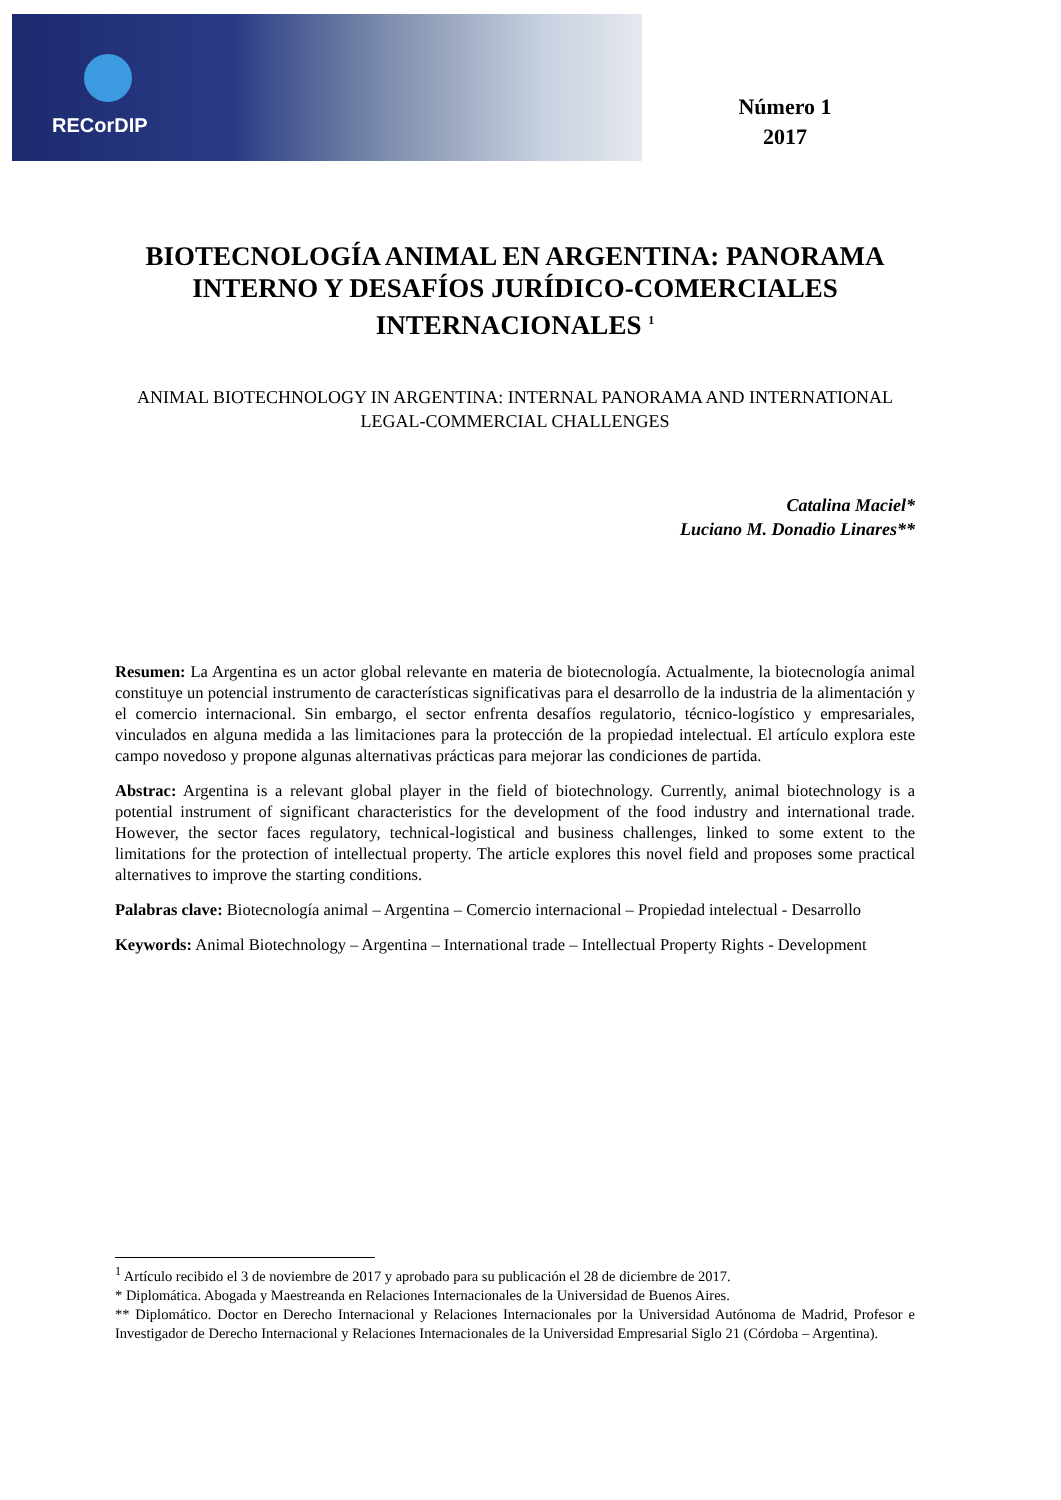RECorDIP
Número 1
2017
BIOTECNOLOGÍA ANIMAL EN ARGENTINA: PANORAMA INTERNO Y DESAFÍOS JURÍDICO-COMERCIALES INTERNACIONALES <sup>1</sup>
ANIMAL BIOTECHNOLOGY IN ARGENTINA: INTERNAL PANORAMA AND INTERNATIONAL LEGAL-COMMERCIAL CHALLENGES
Catalina Maciel*
Luciano M. Donadio Linares**
Resumen: La Argentina es un actor global relevante en materia de biotecnología. Actualmente, la biotecnología animal constituye un potencial instrumento de características significativas para el desarrollo de la industria de la alimentación y el comercio internacional. Sin embargo, el sector enfrenta desafíos regulatorio, técnico-logístico y empresariales, vinculados en alguna medida a las limitaciones para la protección de la propiedad intelectual. El artículo explora este campo novedoso y propone algunas alternativas prácticas para mejorar las condiciones de partida.
Abstrac: Argentina is a relevant global player in the field of biotechnology. Currently, animal biotechnology is a potential instrument of significant characteristics for the development of the food industry and international trade. However, the sector faces regulatory, technical-logistical and business challenges, linked to some extent to the limitations for the protection of intellectual property. The article explores this novel field and proposes some practical alternatives to improve the starting conditions.
Palabras clave: Biotecnología animal – Argentina – Comercio internacional – Propiedad intelectual - Desarrollo
Keywords: Animal Biotechnology – Argentina – International trade – Intellectual Property Rights - Development
<sup>1</sup> Artículo recibido el 3 de noviembre de 2017 y aprobado para su publicación el 28 de diciembre de 2017.
* Diplomática. Abogada y Maestreanda en Relaciones Internacionales de la Universidad de Buenos Aires.
** Diplomático. Doctor en Derecho Internacional y Relaciones Internacionales por la Universidad Autónoma de Madrid, Profesor e Investigador de Derecho Internacional y Relaciones Internacionales de la Universidad Empresarial Siglo 21 (Córdoba – Argentina).